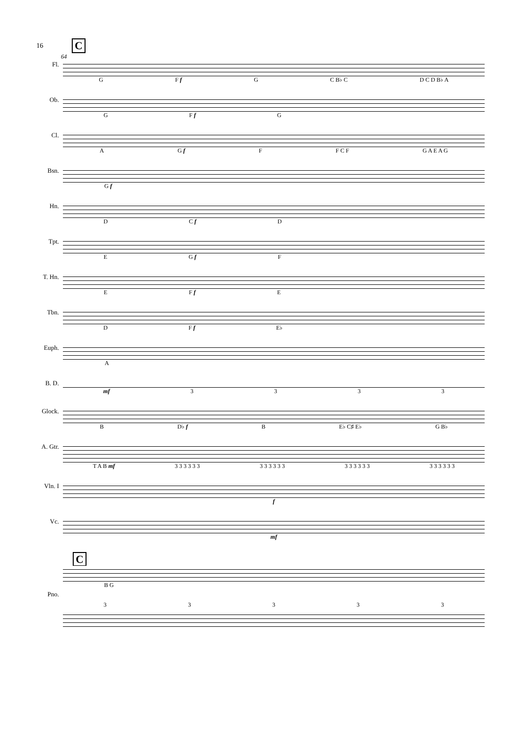16 C
64
Fl.
G F f G C B♭ C D C D B♭ A
Ob.
G F f G
Cl.
A G f F F C F G A E A G
Bsn.
G f
Hn.
D C f D
Tpt.
E G f F
T. Hn.
E F f E
Tbn.
D F f E♭
Euph.
A
B. D.
mf 3333
Glock.
B D♭ f B E♭ C♯ E♭ G B♭
A. Gtr.
T A B mf 3 3 3 3 3 3 3 3 3 3 3 3 3 3 3 3 3 3 3 3 3 3 3 3
Vln. I
f
Vc.
mf
C
Pno.
B G
33333